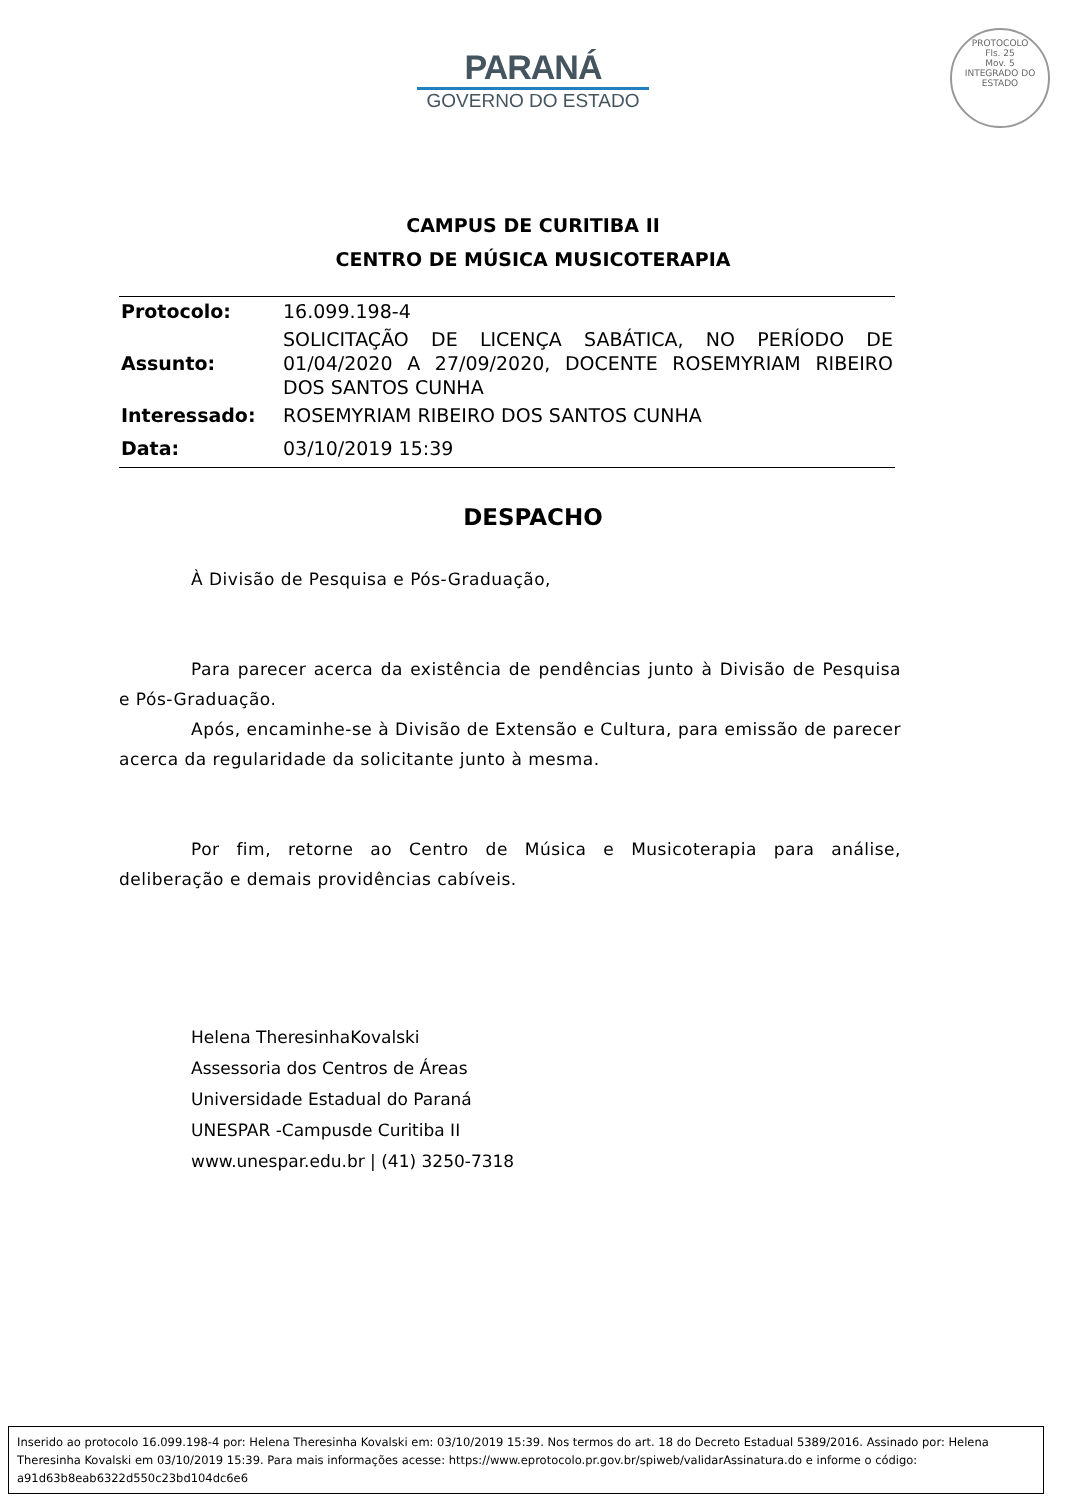PROTOCOLO
Fls. 25
Mov. 5
INTEGRADO DO ESTADO
PARANÁ
GOVERNO DO ESTADO
CAMPUS DE CURITIBA II
CENTRO DE MÚSICA MUSICOTERAPIA
| Protocolo: | 16.099.198-4 |
| Assunto: | SOLICITAÇÃO DE LICENÇA SABÁTICA, NO PERÍODO DE 01/04/2020 A 27/09/2020, DOCENTE ROSEMYRIAM RIBEIRO DOS SANTOS CUNHA |
| Interessado: | ROSEMYRIAM RIBEIRO DOS SANTOS CUNHA |
| Data: | 03/10/2019 15:39 |
DESPACHO
À Divisão de Pesquisa e Pós-Graduação,
Para parecer acerca da existência de pendências junto à Divisão de Pesquisa e Pós-Graduação.
Após, encaminhe-se à Divisão de Extensão e Cultura, para emissão de parecer acerca da regularidade da solicitante junto à mesma.
Por fim, retorne ao Centro de Música e Musicoterapia para análise, deliberação e demais providências cabíveis.
Helena TheresinhaKovalski
Assessoria dos Centros de Áreas
Universidade Estadual do Paraná
UNESPAR -Campusde Curitiba II
www.unespar.edu.br | (41) 3250-7318
Inserido ao protocolo 16.099.198-4 por: Helena Theresinha Kovalski em: 03/10/2019 15:39. Nos termos do art. 18 do Decreto Estadual 5389/2016. Assinado por: Helena Theresinha Kovalski em 03/10/2019 15:39. Para mais informações acesse: https://www.eprotocolo.pr.gov.br/spiweb/validarAssinatura.do e informe o código: a91d63b8eab6322d550c23bd104dc6e6